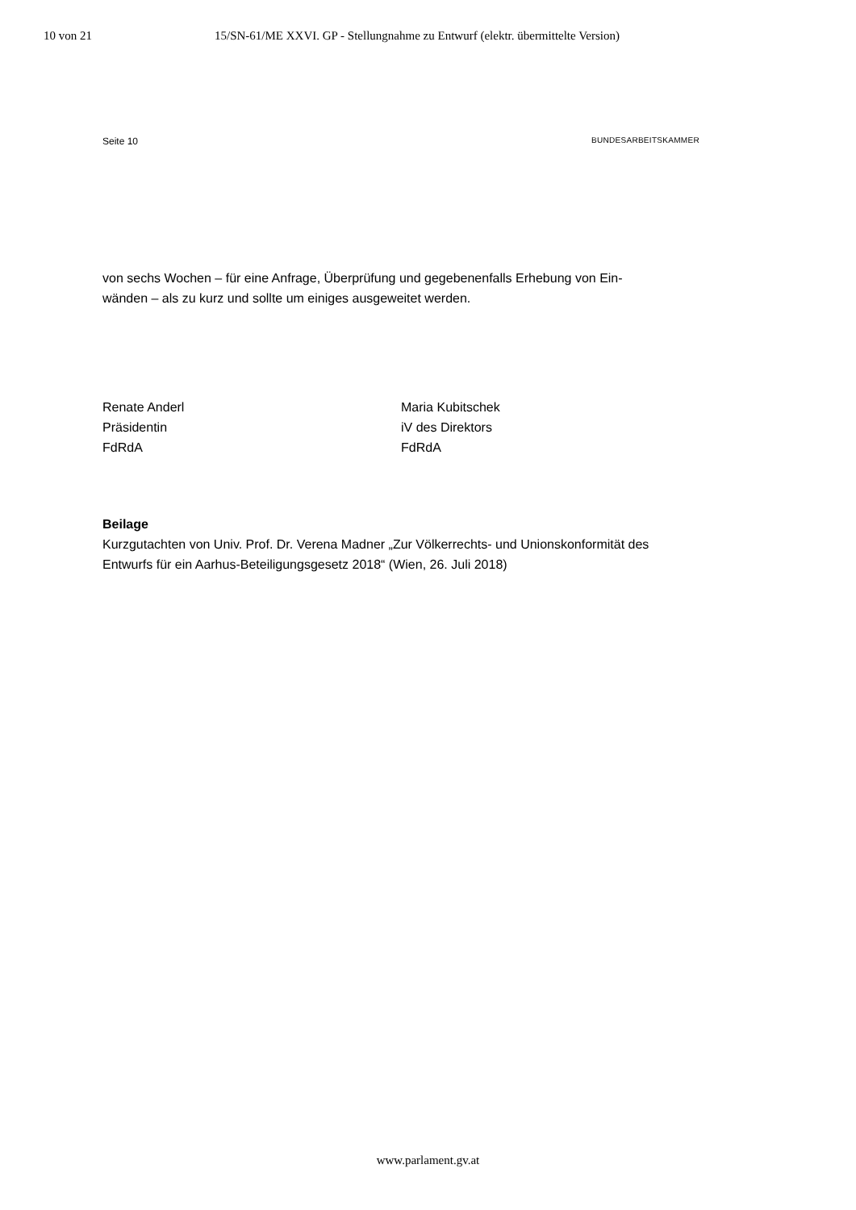10 von 21 15/SN-61/ME XXVI. GP - Stellungnahme zu Entwurf (elektr. übermittelte Version)
Seite 10 BUNDESARBEITSKAMMER
von sechs Wochen – für eine Anfrage, Überprüfung und gegebenenfalls Erhebung von Ein-
wänden – als zu kurz und sollte um einiges ausgeweitet werden.
Renate Anderl
Präsidentin
FdRdA
Maria Kubitschek
iV des Direktors
FdRdA
Beilage
Kurzgutachten von Univ. Prof. Dr. Verena Madner „Zur Völkerrechts- und Unionskonformität des Entwurfs für ein Aarhus-Beteiligungsgesetz 2018“ (Wien, 26. Juli 2018)
www.parlament.gv.at